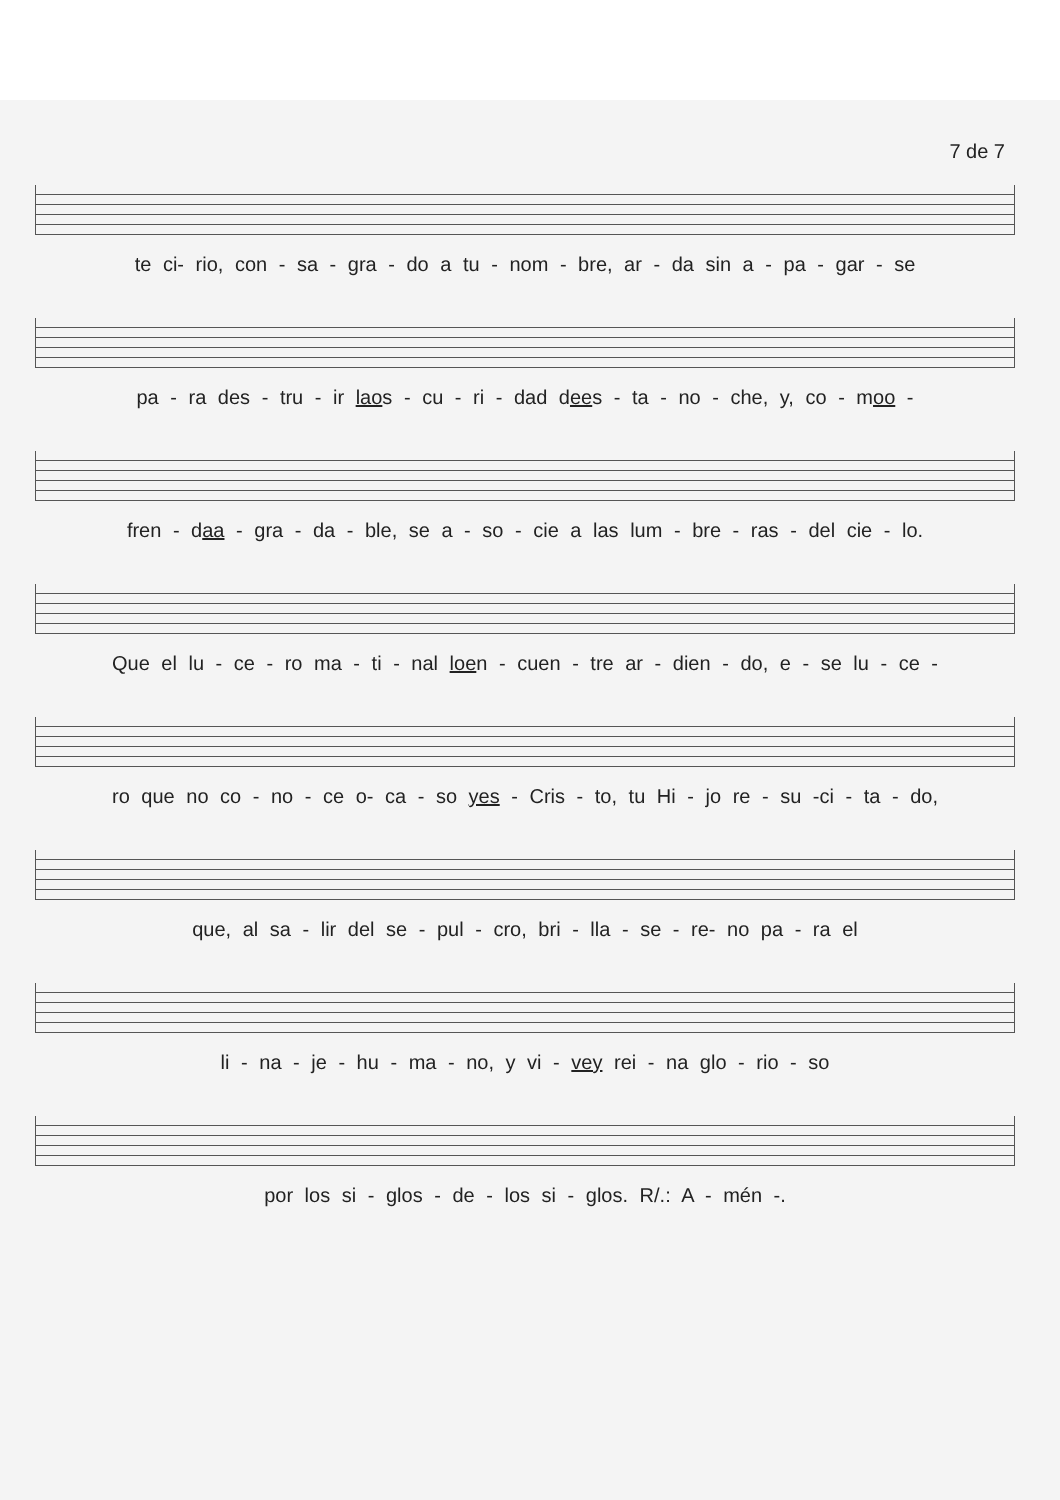7 de 7
te ci- rio, con - sa - gra - do a tu - nom - bre, ar - da sin a - pa - gar - se
pa - ra des - tru - ir laos - cu - ri - dad dees - ta - no - che, y, co - moo -
fren - daa - gra - da - ble, se a - so - cie a las lum - bre - ras - del cie - lo.
Que el lu - ce - ro ma - ti - nal loen - cuen - tre ar - dien - do, e - se lu - ce -
ro que no co - no - ce o- ca - so yes - Cris - to, tu Hi - jo re - su -ci - ta - do,
que, al sa - lir del se - pul - cro, bri - lla - se - re- no pa - ra el
li - na - je - hu - ma - no, y vi - vey rei - na glo - rio - so
por los si - glos - de - los si - glos. R/.: A - mén -.